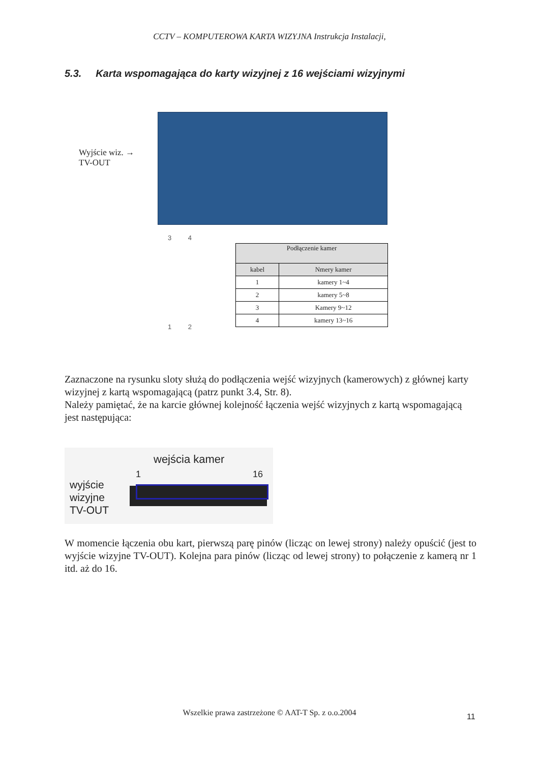CCTV – KOMPUTEROWA KARTA WIZYJNA Instrukcja Instalacji,
5.3. Karta wspomagająca do karty wizyjnej z 16 wejściami wizyjnymi
Wyjście wiz. →
TV-OUT
3 4
1 2
| Podłączenie kamer | |
| --- | --- |
| kabel | Nmery kamer |
| 1 | kamery 1~4 |
| 2 | kamery 5~8 |
| 3 | Kamery 9~12 |
| 4 | kamery 13~16 |
Zaznaczone na rysunku sloty służą do podłączenia wejść wizyjnych (kamerowych) z głównej karty wizyjnej z kartą wspomagającą (patrz punkt 3.4, Str. 8).
Należy pamiętać, że na karcie głównej kolejność łączenia wejść wizyjnych z kartą wspomagającą jest następująca:
wejścia kamer
1 16
wyjście
wizyjne
TV-OUT
W momencie łączenia obu kart, pierwszą parę pinów (licząc on lewej strony) należy opuścić (jest to wyjście wizyjne TV-OUT). Kolejna para pinów (licząc od lewej strony) to połączenie z kamerą nr 1 itd. aż do 16.
Wszelkie prawa zastrzeżone © AAT-T Sp. z o.o.2004 11